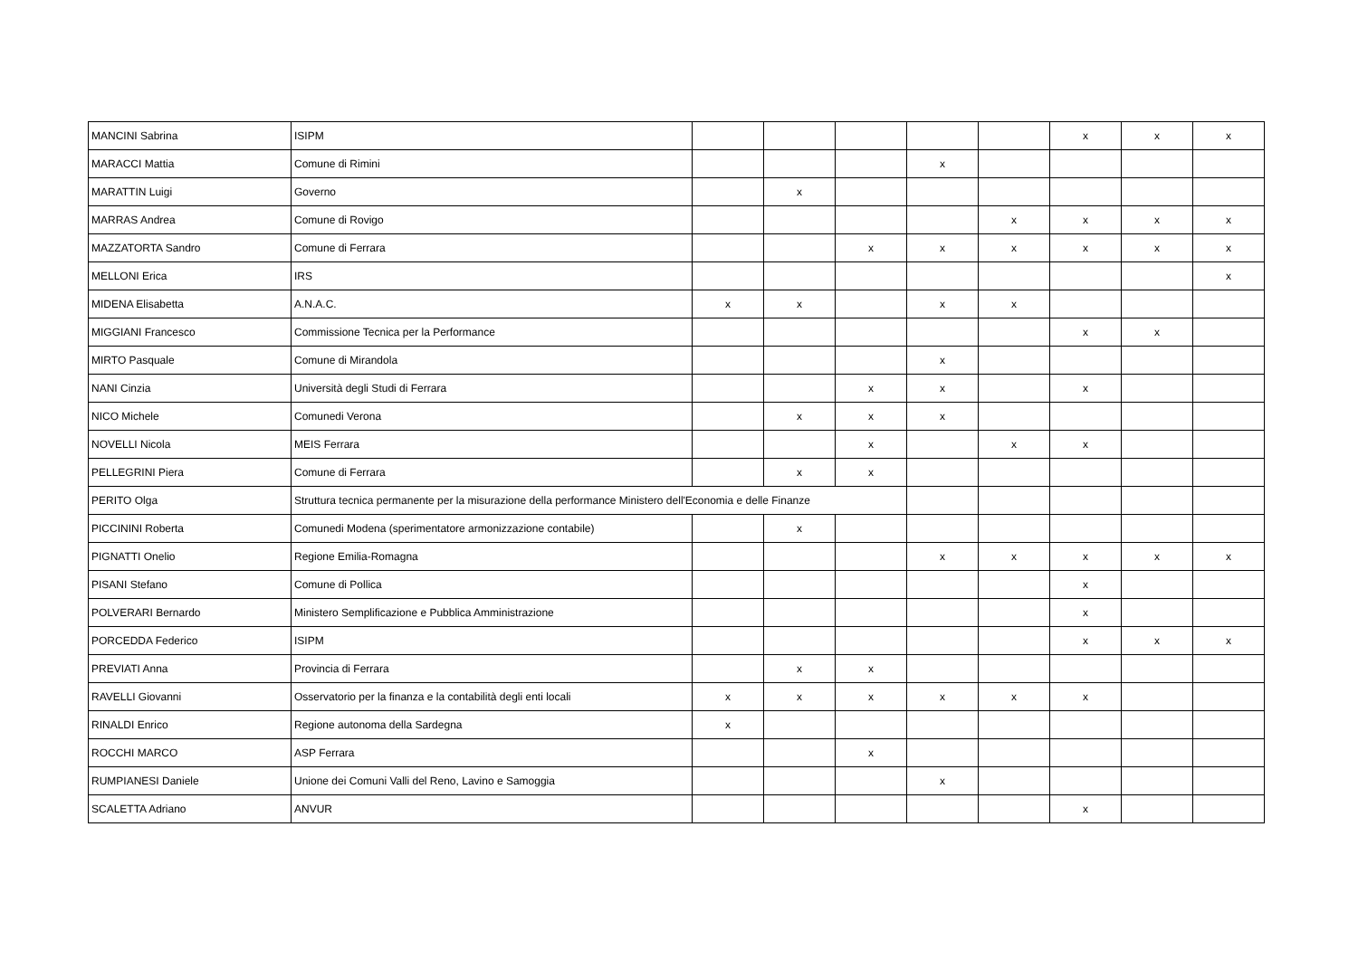| MANCINI Sabrina | ISIPM | | | | | | x | x | x |
| MARACCI Mattia | Comune di Rimini | | | | x | | | | |
| MARATTIN Luigi | Governo | | x | | | | | | |
| MARRAS Andrea | Comune di Rovigo | | | | | x | x | x | x |
| MAZZATORTA Sandro | Comune di Ferrara | | | x | x | x | x | x | x |
| MELLONI Erica | IRS | | | | | | | | x |
| MIDENA Elisabetta | A.N.A.C. | x | x | | x | x | | | |
| MIGGIANI Francesco | Commissione Tecnica per la Performance | | | | | | x | x | |
| MIRTO Pasquale | Comune di Mirandola | | | | x | | | | |
| NANI Cinzia | Università degli Studi di Ferrara | | | x | x | | x | | |
| NICO Michele | Comunedi Verona | | x | x | x | | | | |
| NOVELLI Nicola | MEIS Ferrara | | | x | | x | x | | |
| PELLEGRINI Piera | Comune di Ferrara | | x | x | | | | | |
| PERITO Olga | Struttura tecnica permanente per la misurazione della performance Ministero dell'Economia e delle Finanze | | | | | | | | |
| PICCININI Roberta | Comunedi Modena (sperimentatore armonizzazione contabile) | | x | | | | | | |
| PIGNATTI Onelio | Regione Emilia-Romagna | | | | x | x | x | x | x |
| PISANI Stefano | Comune di Pollica | | | | | | x | | |
| POLVERARI Bernardo | Ministero Semplificazione e Pubblica Amministrazione | | | | | | x | | |
| PORCEDDA Federico | ISIPM | | | | | | x | x | x |
| PREVIATI Anna | Provincia di Ferrara | | x | x | | | | | |
| RAVELLI Giovanni | Osservatorio per la finanza e la contabilità degli enti locali | x | x | x | x | x | x | | |
| RINALDI Enrico | Regione autonoma della Sardegna | x | | | | | | | |
| ROCCHI MARCO | ASP Ferrara | | | x | | | | | |
| RUMPIANESI Daniele | Unione dei Comuni Valli del Reno, Lavino e Samoggia | | | | x | | | | |
| SCALETTA Adriano | ANVUR | | | | | | x | | |